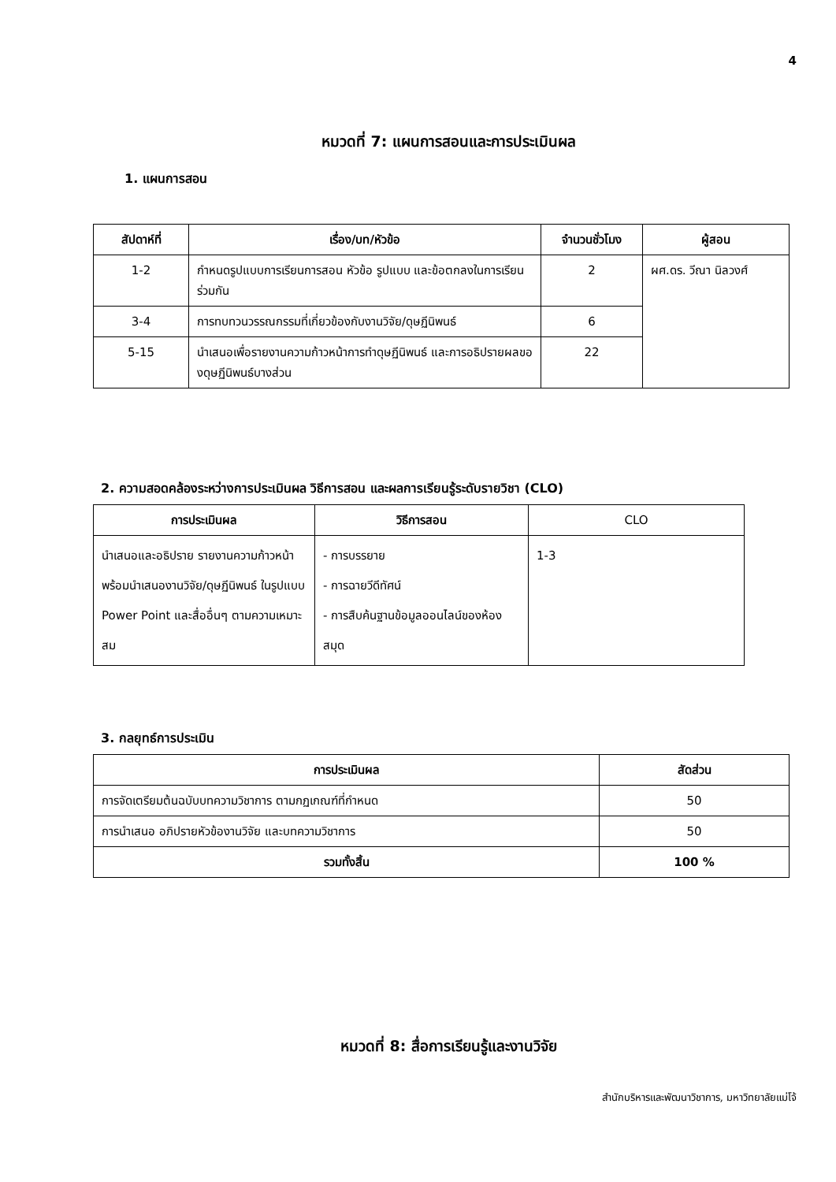4
หมวดที่ 7: แผนการสอนและการประเมินผล
1. แผนการสอน
| สัปดาห์ที่ | เรื่อง/บท/หัวข้อ | จำนวนชั่วโมง | ผู้สอน |
| --- | --- | --- | --- |
| 1-2 | กำหนดรูปแบบการเรียนการสอน หัวข้อ รูปแบบ และข้อตกลงในการเรียนร่วมกัน | 2 | ผศ.ดร. วีณา นิลวงศ์ |
| 3-4 | การทบทวนวรรณกรรมที่เกี่ยวข้องกับงานวิจัย/ดุษฏีนิพนธ์ | 6 | |
| 5-15 | นำเสนอเพื่อรายงานความก้าวหน้าการทำดุษฏีนิพนธ์ และการอธิปรายผลของดุษฏีนิพนธ์บางส่วน | 22 | |
2. ความสอดคล้องระหว่างการประเมินผล วิธีการสอน และผลการเรียนรู้ระดับรายวิชา (CLO)
| การประเมินผล | วิธีการสอน | CLO |
| --- | --- | --- |
| นำเสนอและอธิปราย รายงานความก้าวหน้า พร้อมนำเสนองานวิจัย/ดุษฏีนิพนธ์ ในรูปแบบ Power Point และสื่ออื่นๆ ตามความเหมาะสม | - การบรรยาย - การฉายวีดีทัศน์ - การสืบค้นฐานข้อมูลออนไลน์ของห้องสมุด | 1-3 |
3. กลยุทธ์การประเมิน
| การประเมินผล | สัดส่วน |
| --- | --- |
| การจัดเตรียมต้นฉบับบทความวิชาการ ตามกฏเกณฑ์ที่กำหนด | 50 |
| การนำเสนอ อภิปรายหัวข้องานวิจัย และบทความวิชาการ | 50 |
| รวมทั้งสิ้น | 100 % |
หมวดที่ 8: สื่อการเรียนรู้และงานวิจัย
สำนักบริหารและพัฒนาวิชาการ, มหาวิทยาลัยแม่โจ้